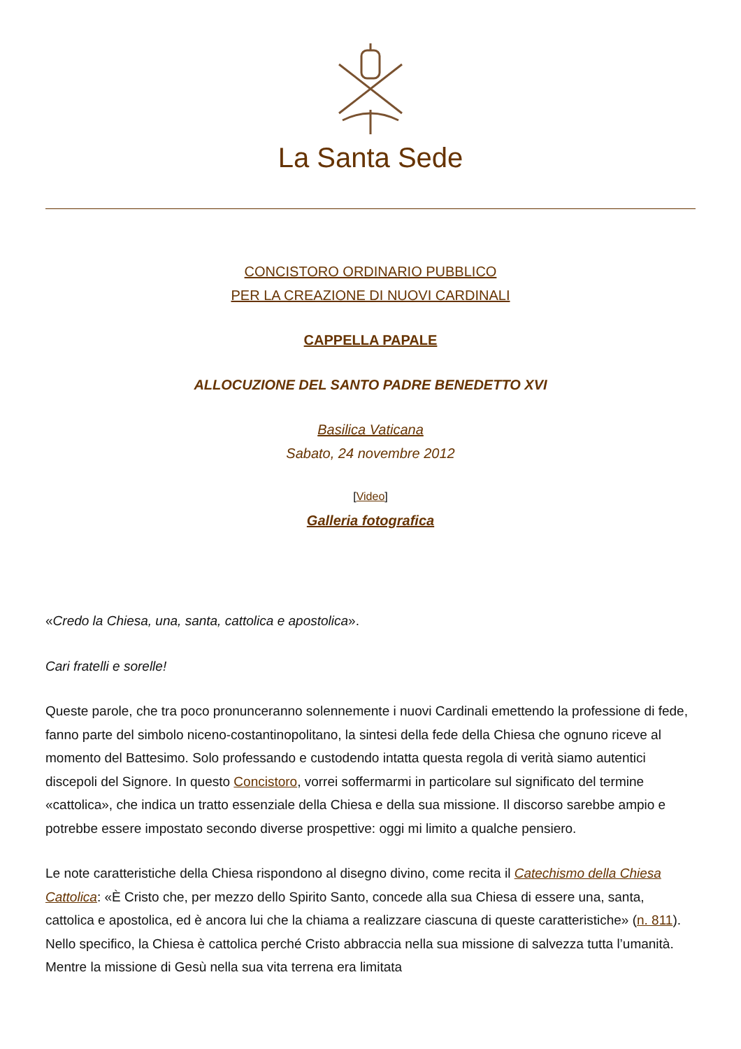La Santa Sede
CONCISTORO ORDINARIO PUBBLICO
PER LA CREAZIONE DI NUOVI CARDINALI
CAPPELLA PAPALE
ALLOCUZIONE DEL SANTO PADRE BENEDETTO XVI
Basilica Vaticana
Sabato, 24 novembre 2012
[Video]
Galleria fotografica
«Credo la Chiesa, una, santa, cattolica e apostolica».
Cari fratelli e sorelle!
Queste parole, che tra poco pronunceranno solennemente i nuovi Cardinali emettendo la professione di fede, fanno parte del simbolo niceno-costantinopolitano, la sintesi della fede della Chiesa che ognuno riceve al momento del Battesimo. Solo professando e custodendo intatta questa regola di verità siamo autentici discepoli del Signore. In questo Concistoro, vorrei soffermarmi in particolare sul significato del termine «cattolica», che indica un tratto essenziale della Chiesa e della sua missione. Il discorso sarebbe ampio e potrebbe essere impostato secondo diverse prospettive: oggi mi limito a qualche pensiero.
Le note caratteristiche della Chiesa rispondono al disegno divino, come recita il Catechismo della Chiesa Cattolica: «È Cristo che, per mezzo dello Spirito Santo, concede alla sua Chiesa di essere una, santa, cattolica e apostolica, ed è ancora lui che la chiama a realizzare ciascuna di queste caratteristiche» (n. 811). Nello specifico, la Chiesa è cattolica perché Cristo abbraccia nella sua missione di salvezza tutta l’umanità. Mentre la missione di Gesù nella sua vita terrena era limitata